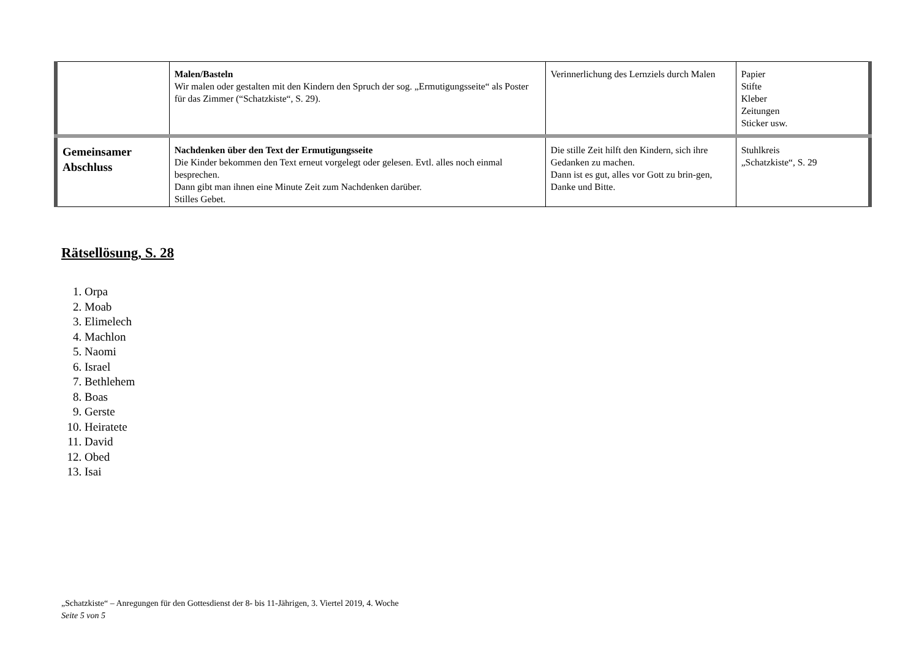| | Malen/Basteln Wir malen oder gestalten mit den Kindern den Spruch der sog. „Ermutigungsseite“ als Poster für das Zimmer (“Schatzkiste“, S. 29). | Verinnerlichung des Lernziels durch Malen | Papier Stifte Kleber Zeitungen Sticker usw. |
| Gemeinsamer Abschluss | Nachdenken über den Text der Ermutigungsseite Die Kinder bekommen den Text erneut vorgelegt oder gelesen. Evtl. alles noch einmal besprechen. Dann gibt man ihnen eine Minute Zeit zum Nachdenken darüber. Stilles Gebet. | Die stille Zeit hilft den Kindern, sich ihre Gedanken zu machen. Dann ist es gut, alles vor Gott zu brin-gen, Danke und Bitte. | Stuhlkreis „Schatzkiste“, S. 29 |
Rätsellösung, S. 28
1. Orpa
2. Moab
3. Elimelech
4. Machlon
5. Naomi
6. Israel
7. Bethlehem
8. Boas
9. Gerste
10. Heiratete
11. David
12. Obed
13. Isai
„Schatzkiste“ – Anregungen für den Gottesdienst der 8- bis 11-Jährigen, 3. Viertel 2019, 4. Woche
Seite 5 von 5